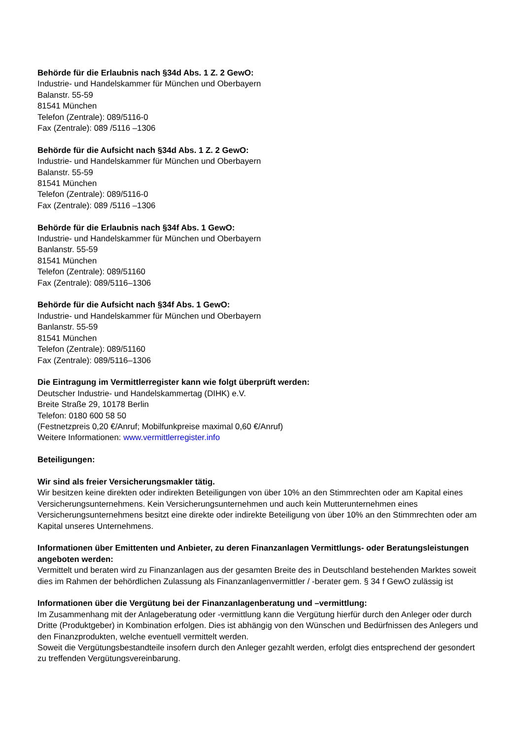Behörde für die Erlaubnis nach §34d Abs. 1 Z. 2 GewO:
Industrie- und Handelskammer für München und Oberbayern
Balanstr. 55-59
81541 München
Telefon (Zentrale): 089/5116-0
Fax (Zentrale): 089 /5116 –1306
Behörde für die Aufsicht nach §34d Abs. 1 Z. 2 GewO:
Industrie- und Handelskammer für München und Oberbayern
Balanstr. 55-59
81541 München
Telefon (Zentrale): 089/5116-0
Fax (Zentrale): 089 /5116 –1306
Behörde für die Erlaubnis nach §34f Abs. 1 GewO:
Industrie- und Handelskammer für München und Oberbayern
Banlanstr. 55-59
81541 München
Telefon (Zentrale): 089/51160
Fax (Zentrale): 089/5116–1306
Behörde für die Aufsicht nach §34f Abs. 1 GewO:
Industrie- und Handelskammer für München und Oberbayern
Banlanstr. 55-59
81541 München
Telefon (Zentrale): 089/51160
Fax (Zentrale): 089/5116–1306
Die Eintragung im Vermittlerregister kann wie folgt überprüft werden:
Deutscher Industrie- und Handelskammertag (DIHK) e.V.
Breite Straße 29, 10178 Berlin
Telefon: 0180 600 58 50
(Festnetzpreis 0,20 €/Anruf; Mobilfunkpreise maximal 0,60 €/Anruf)
Weitere Informationen: www.vermittlerregister.info
Beteiligungen:
Wir sind als freier Versicherungsmakler tätig.
Wir besitzen keine direkten oder indirekten Beteiligungen von über 10% an den Stimmrechten oder am Kapital eines Versicherungsunternehmens. Kein Versicherungsunternehmen und auch kein Mutterunternehmen eines Versicherungsunternehmens besitzt eine direkte oder indirekte Beteiligung von über 10% an den Stimmrechten oder am Kapital unseres Unternehmens.
Informationen über Emittenten und Anbieter, zu deren Finanzanlagen Vermittlungs- oder Beratungsleistungen angeboten werden:
Vermittelt und beraten wird zu Finanzanlagen aus der gesamten Breite des in Deutschland bestehenden Marktes soweit dies im Rahmen der behördlichen Zulassung als Finanzanlagenvermittler / -berater gem. § 34 f GewO zulässig ist
Informationen über die Vergütung bei der Finanzanlagenberatung und –vermittlung:
Im Zusammenhang mit der Anlageberatung oder -vermittlung kann die Vergütung hierfür durch den Anleger oder durch Dritte (Produktgeber) in Kombination erfolgen. Dies ist abhängig von den Wünschen und Bedürfnissen des Anlegers und den Finanzprodukten, welche eventuell vermittelt werden.
Soweit die Vergütungsbestandteile insofern durch den Anleger gezahlt werden, erfolgt dies entsprechend der gesondert zu treffenden Vergütungsvereinbarung.